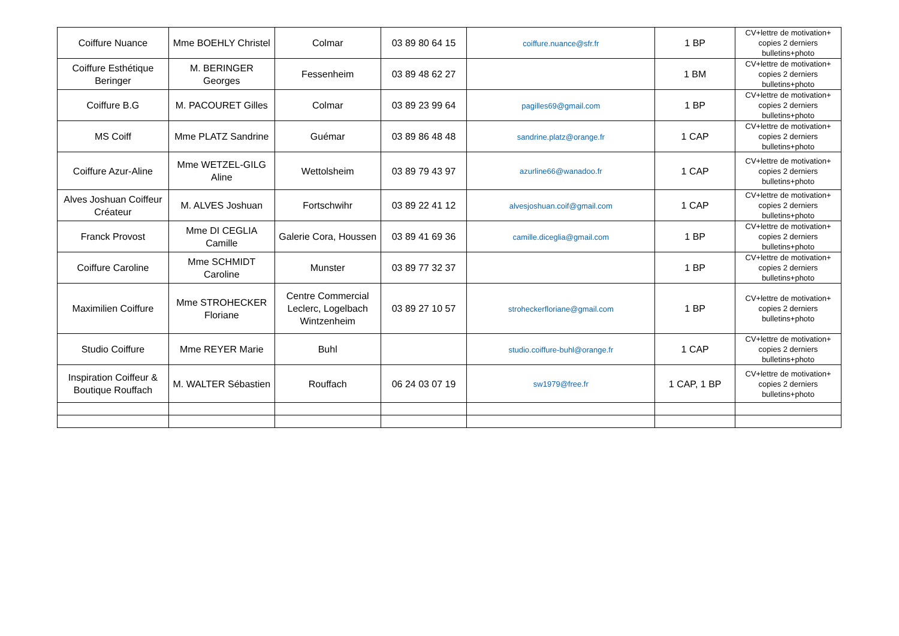| Coiffure Nuance | Mme BOEHLY Christel | Colmar | 03 89 80 64 15 | coiffure.nuance@sfr.fr | 1 BP | CV+lettre de motivation+ copies 2 derniers bulletins+photo |
| Coiffure Esthétique Beringer | M. BERINGER Georges | Fessenheim | 03 89 48 62 27 | | 1 BM | CV+lettre de motivation+ copies 2 derniers bulletins+photo |
| Coiffure B.G | M. PACOURET Gilles | Colmar | 03 89 23 99 64 | pagilles69@gmail.com | 1 BP | CV+lettre de motivation+ copies 2 derniers bulletins+photo |
| MS Coiff | Mme PLATZ Sandrine | Guémar | 03 89 86 48 48 | sandrine.platz@orange.fr | 1 CAP | CV+lettre de motivation+ copies 2 derniers bulletins+photo |
| Coiffure Azur-Aline | Mme WETZEL-GILG Aline | Wettolsheim | 03 89 79 43 97 | azurline66@wanadoo.fr | 1 CAP | CV+lettre de motivation+ copies 2 derniers bulletins+photo |
| Alves Joshuan Coiffeur Créateur | M. ALVES Joshuan | Fortschwihr | 03 89 22 41 12 | alvesjoshuan.coif@gmail.com | 1 CAP | CV+lettre de motivation+ copies 2 derniers bulletins+photo |
| Franck Provost | Mme DI CEGLIA Camille | Galerie Cora, Houssen | 03 89 41 69 36 | camille.diceglia@gmail.com | 1 BP | CV+lettre de motivation+ copies 2 derniers bulletins+photo |
| Coiffure Caroline | Mme SCHMIDT Caroline | Munster | 03 89 77 32 37 | | 1 BP | CV+lettre de motivation+ copies 2 derniers bulletins+photo |
| Maximilien Coiffure | Mme STROHECKER Floriane | Centre Commercial Leclerc, Logelbach Wintzenheim | 03 89 27 10 57 | stroheckerfloriane@gmail.com | 1 BP | CV+lettre de motivation+ copies 2 derniers bulletins+photo |
| Studio Coiffure | Mme REYER Marie | Buhl | | studio.coiffure-buhl@orange.fr | 1 CAP | CV+lettre de motivation+ copies 2 derniers bulletins+photo |
| Inspiration Coiffeur & Boutique Rouffach | M. WALTER Sébastien | Rouffach | 06 24 03 07 19 | sw1979@free.fr | 1 CAP, 1 BP | CV+lettre de motivation+ copies 2 derniers bulletins+photo |